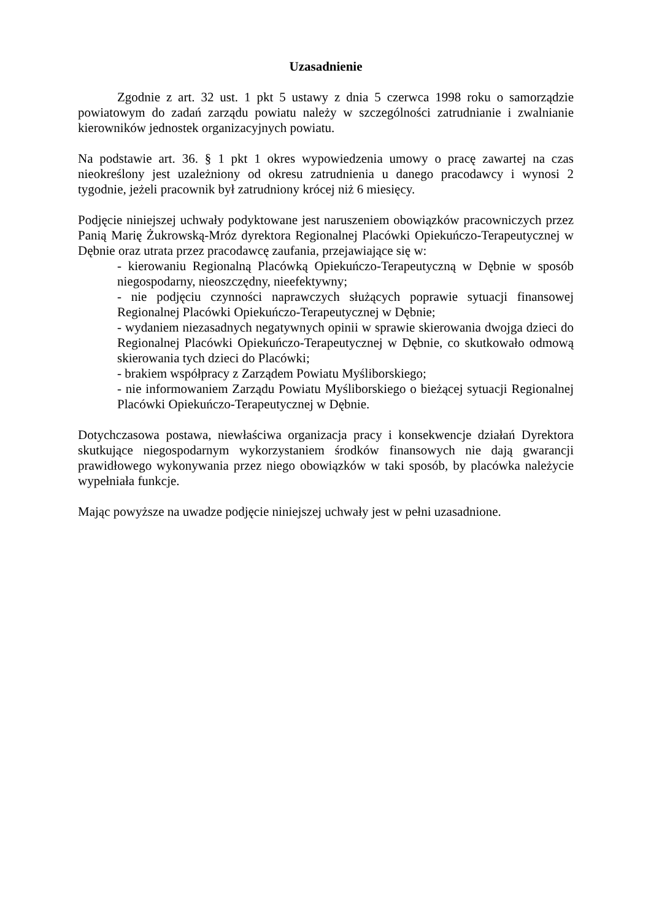Uzasadnienie
Zgodnie z art. 32 ust. 1 pkt 5 ustawy z dnia 5 czerwca 1998 roku o samorządzie powiatowym do zadań zarządu powiatu należy w szczególności zatrudnianie i zwalnianie kierowników jednostek organizacyjnych powiatu.
Na podstawie art. 36. § 1 pkt 1 okres wypowiedzenia umowy o pracę zawartej na czas nieokreślony jest uzależniony od okresu zatrudnienia u danego pracodawcy i wynosi 2 tygodnie, jeżeli pracownik był zatrudniony krócej niż 6 miesięcy.
Podjęcie niniejszej uchwały podyktowane jest naruszeniem obowiązków pracowniczych przez Panią Marię Żukrowską-Mróz dyrektora Regionalnej Placówki Opiekuńczo-Terapeutycznej w Dębnie oraz utrata przez pracodawcę zaufania, przejawiające się w:
- kierowaniu Regionalną Placówką Opiekuńczo-Terapeutyczną w Dębnie w sposób niegospodarny, nieoszczędny, nieefektywny;
- nie podjęciu czynności naprawczych służących poprawie sytuacji finansowej Regionalnej Placówki Opiekuńczo-Terapeutycznej w Dębnie;
- wydaniem niezasadnych negatywnych opinii w sprawie skierowania dwojga dzieci do Regionalnej Placówki Opiekuńczo-Terapeutycznej w Dębnie, co skutkowało odmową skierowania tych dzieci do Placówki;
- brakiem współpracy z Zarządem Powiatu Myśliborskiego;
- nie informowaniem Zarządu Powiatu Myśliborskiego o bieżącej sytuacji Regionalnej Placówki Opiekuńczo-Terapeutycznej w Dębnie.
Dotychczasowa postawa, niewłaściwa organizacja pracy i konsekwencje działań Dyrektora skutkujące niegospodarnym wykorzystaniem środków finansowych nie dają gwarancji prawidłowego wykonywania przez niego obowiązków w taki sposób, by placówka należycie wypełniała funkcje.
Mając powyższe na uwadze podjęcie niniejszej uchwały jest w pełni uzasadnione.